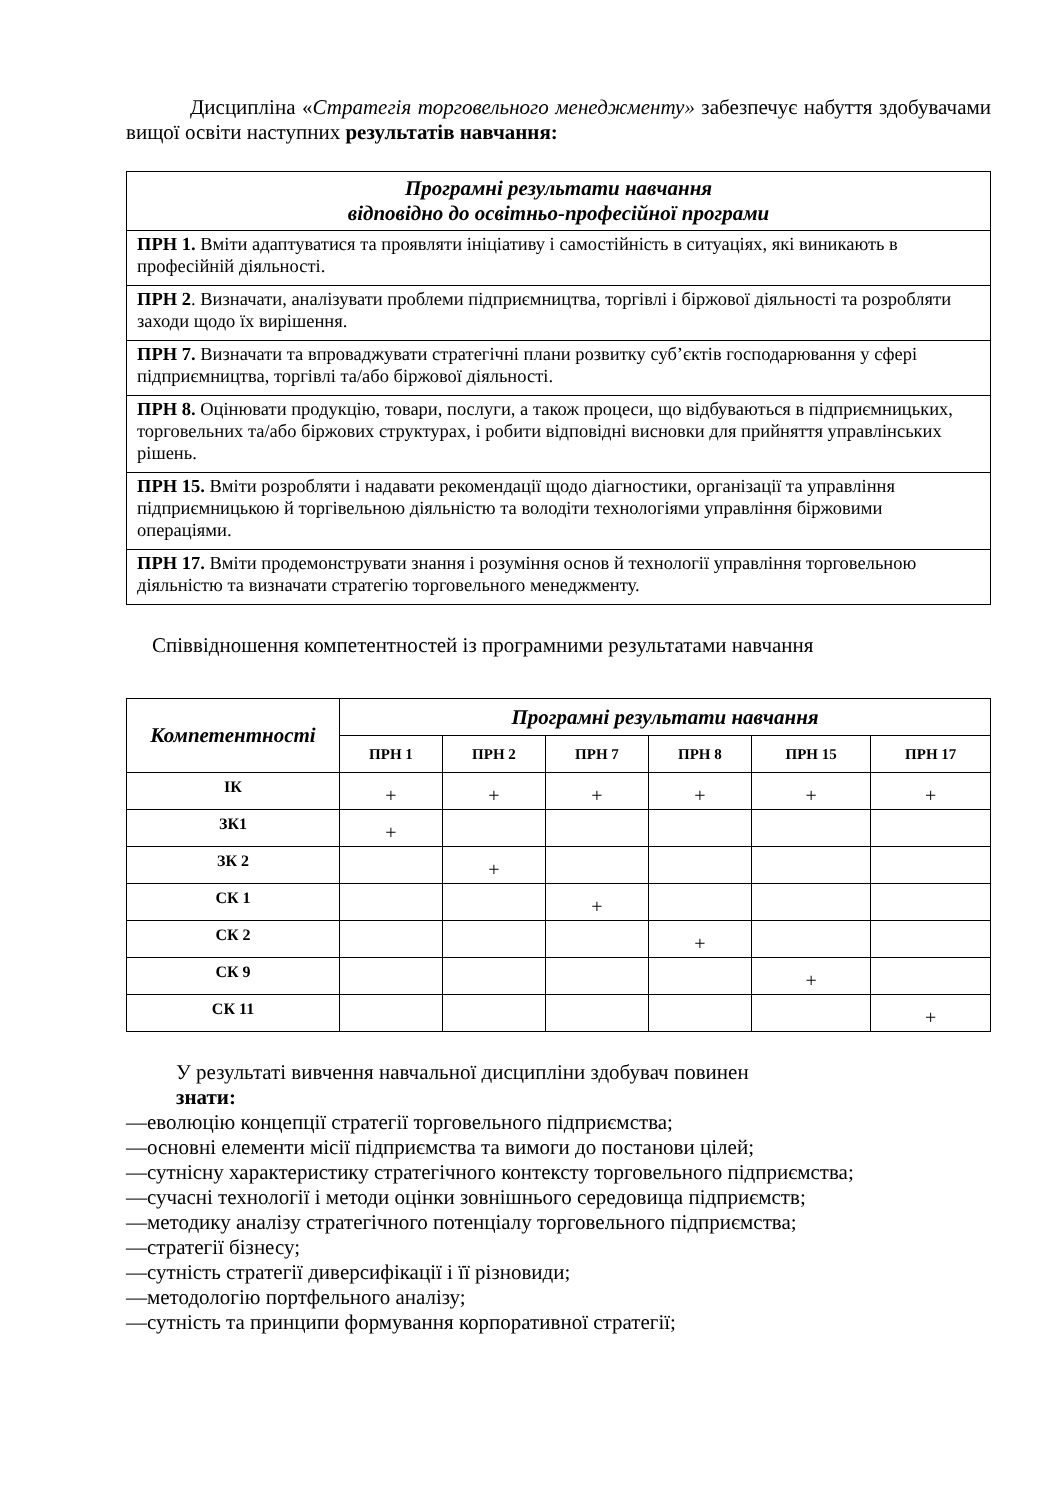Дисципліна «Стратегія торговельного менеджменту» забезпечує набуття здобувачами вищої освіти наступних результатів навчання:
| Програмні результати навчання відповідно до освітньо-професійної програми |
| --- |
| ПРН 1. Вміти адаптуватися та проявляти ініціативу і самостійність в ситуаціях, які виникають в професійній діяльності. |
| ПРН 2 . Визначати, аналізувати проблеми підприємництва, торгівлі і біржової діяльності та розробляти заходи щодо їх вирішення. |
| ПРН 7. Визначати та впроваджувати стратегічні плани розвитку суб’єктів господарювання у сфері підприємництва, торгівлі та/або біржової діяльності. |
| ПРН 8. Оцінювати продукцію, товари, послуги, а також процеси, що відбуваються в підприємницьких, торговельних та/або біржових структурах, і робити відповідні висновки для прийняття управлінських рішень. |
| ПРН 15. Вміти розробляти і надавати рекомендації щодо діагностики, організації та управління підприємницькою й торгівельною діяльністю та володіти технологіями управління біржовими операціями. |
| ПРН 17. Вміти продемонструвати знання і розуміння основ й технології управління торговельною діяльністю та визначати стратегію торговельного менеджменту. |
Співвідношення компетентностей із програмними результатами навчання
| Компетентності | Програмні результати навчання | | | | | |
| --- | --- | --- | --- | --- | --- | --- |
| | ПРН 1 | ПРН 2 | ПРН 7 | ПРН 8 | ПРН 15 | ПРН 17 |
| ІК | + | + | + | + | + | + |
| ЗК1 | + | | | | | |
| ЗК 2 | | + | | | | |
| СК 1 | | | + | | | |
| СК 2 | | | | + | | |
| СК 9 | | | | | + | |
| СК 11 | | | | | | + |
У результаті вивчення навчальної дисципліни здобувач повинен
знати:
—еволюцію концепції стратегії торговельного підприємства;
—основні елементи місії підприємства та вимоги до постанови цілей;
—сутнісну характеристику стратегічного контексту торговельного підприємства;
—сучасні технології і методи оцінки зовнішнього середовища підприємств;
—методику аналізу стратегічного потенціалу торговельного підприємства;
—стратегії бізнесу;
—сутність стратегії диверсифікації і її різновиди;
—методологію портфельного аналізу;
—сутність та принципи формування корпоративної стратегії;